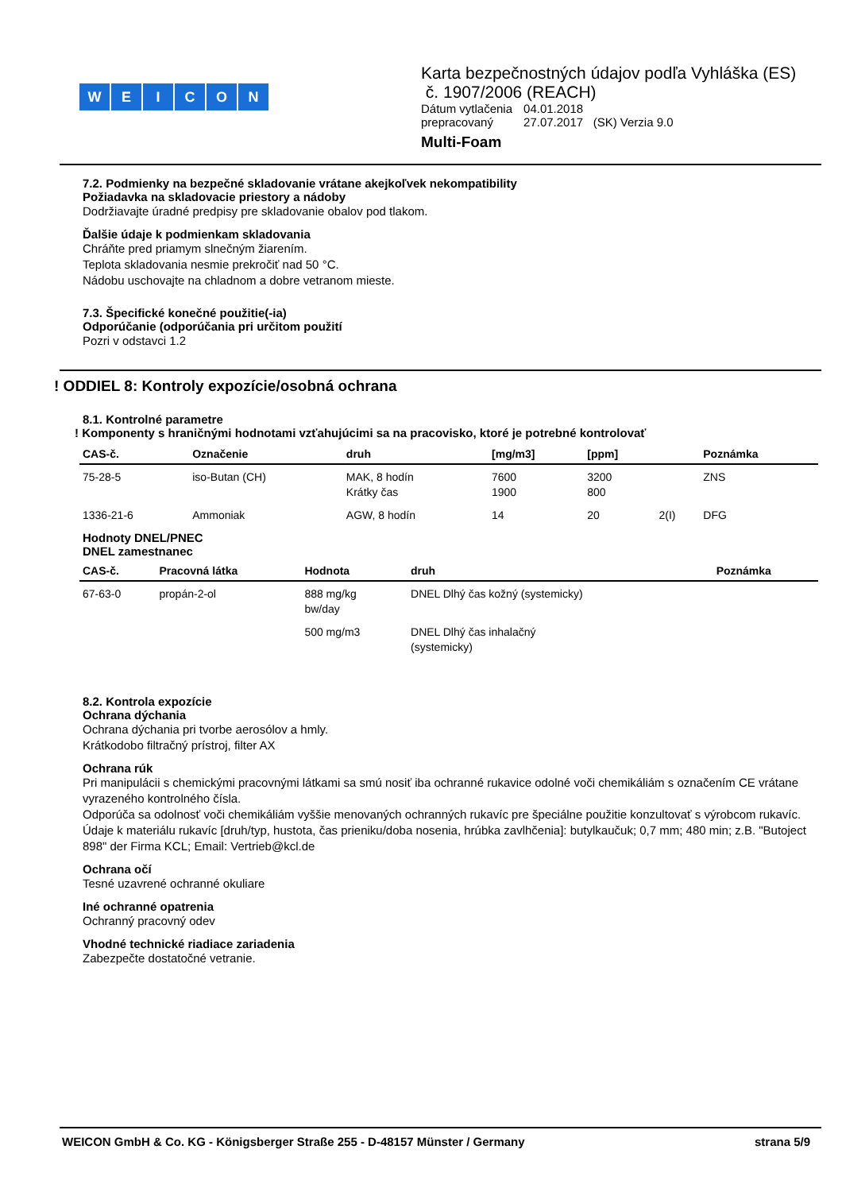WEICON
Karta bezpečnostných údajov podľa Vyhláška (ES)
č. 1907/2006 (REACH)
| Dátum vytlačenia | 04.01.2018 |
| prepracovaný | 27.07.2017 (SK) Verzia 9.0 |
Multi-Foam
7.2. Podmienky na bezpečné skladovanie vrátane akejkoľvek nekompatibility
Požiadavka na skladovacie priestory a nádoby
Dodržiavajte úradné predpisy pre skladovanie obalov pod tlakom.
Ďalšie údaje k podmienkam skladovania
Chráňte pred priamym slnečným žiarením.
Teplota skladovania nesmie prekročiť nad 50 °C.
Nádobu uschovajte na chladnom a dobre vetranom mieste.
7.3. Špecifické konečné použitie(-ia)
Odporúčanie (odporúčania pri určitom použití
Pozri v odstavci 1.2
! ODDIEL 8: Kontroly expozície/osobná ochrana
8.1. Kontrolné parametre
! Komponenty s hraničnými hodnotami vzťahujúcimi sa na pracovisko, ktoré je potrebné kontrolovať
| CAS-č. | Označenie | druh | [mg/m3] | [ppm] | | Poznámka |
| --- | --- | --- | --- | --- | --- | --- |
| 75-28-5 | iso-Butan (CH) | MAK, 8 hodín Krátky čas | 7600 1900 | 3200 800 | | ZNS |
| 1336-21-6 | Ammoniak | AGW, 8 hodín | 14 | 20 | 2(I) | DFG |
Hodnoty DNEL/PNEC
DNEL zamestnanec
| CAS-č. | Pracovná látka | Hodnota | druh | Poznámka |
| --- | --- | --- | --- | --- |
| 67-63-0 | propán-2-ol | 888 mg/kg bw/day | DNEL Dlhý čas kožný (systemicky) | |
| | | 500 mg/m3 | DNEL Dlhý čas inhalačný (systemicky) | |
8.2. Kontrola expozície
Ochrana dýchania
Ochrana dýchania pri tvorbe aerosólov a hmly.
Krátkodobo filtračný prístroj, filter AX
Ochrana rúk
Pri manipulácii s chemickými pracovnými látkami sa smú nosiť iba ochranné rukavice odolné voči chemikáliám s označením CE vrátane vyrazeného kontrolného čísla.
Odporúča sa odolnosť voči chemikáliám vyššie menovaných ochranných rukavíc pre špeciálne použitie konzultovať s výrobcom rukavíc.
Údaje k materiálu rukavíc [druh/typ, hustota, čas prieniku/doba nosenia, hrúbka zavlhčenia]: butylkaučuk; 0,7 mm; 480 min; z.B. "Butoject 898" der Firma KCL; Email: Vertrieb@kcl.de
Ochrana očí
Tesné uzavrené ochranné okuliare
Iné ochranné opatrenia
Ochranný pracovný odev
Vhodné technické riadiace zariadenia
Zabezpečte dostatočné vetranie.
WEICON GmbH & Co. KG - Königsberger Straße 255 - D-48157 Münster / Germany strana 5/9